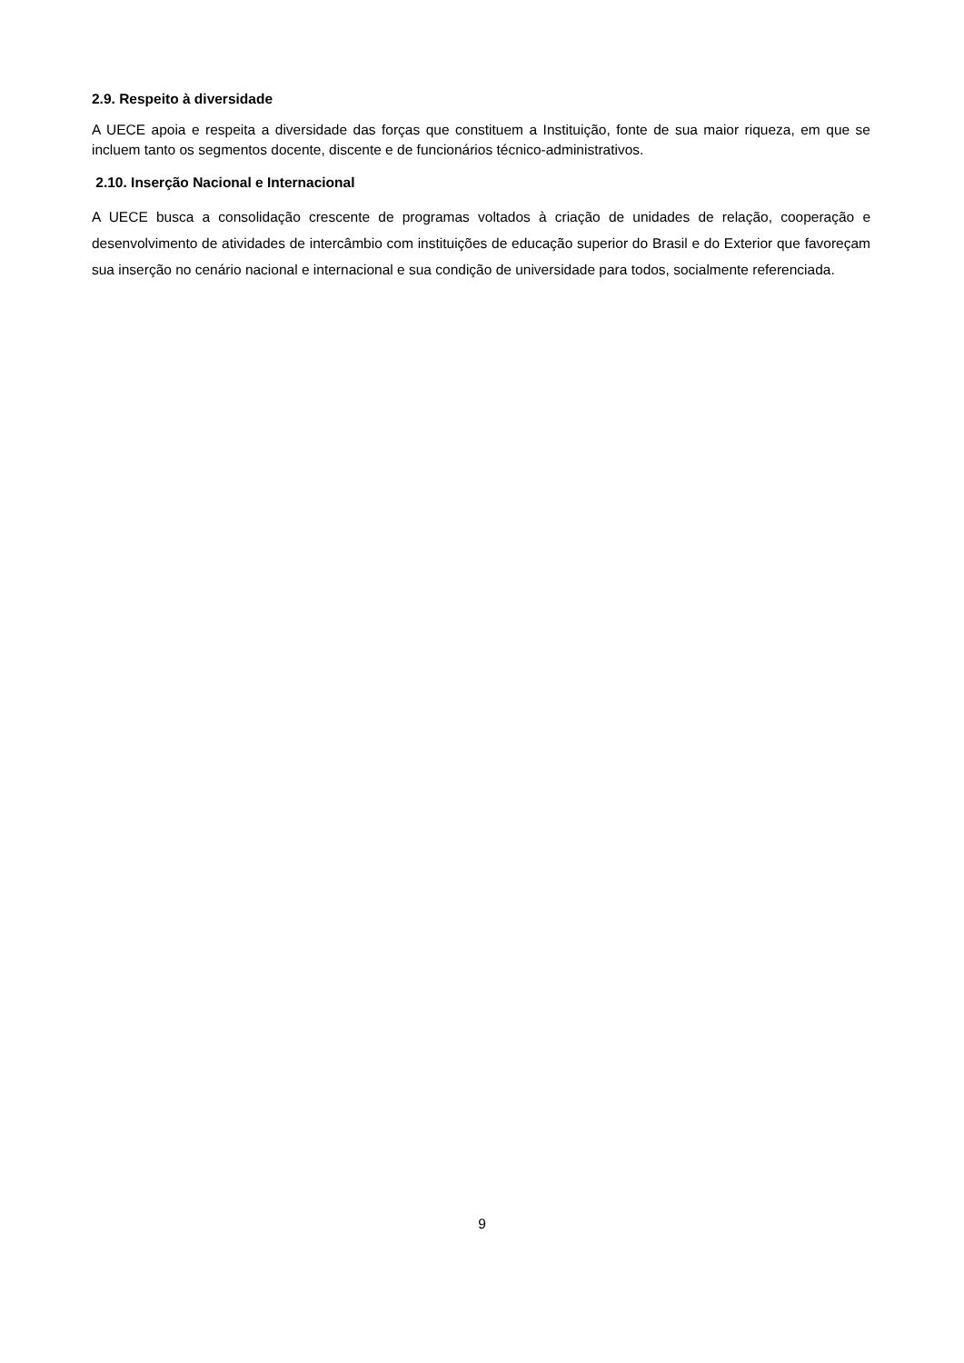2.9. Respeito à diversidade
A UECE apoia e respeita a diversidade das forças que constituem a Instituição, fonte de sua maior riqueza, em que se incluem tanto os segmentos docente, discente e de funcionários técnico-administrativos.
2.10. Inserção Nacional e Internacional
A UECE busca a consolidação crescente de programas voltados à criação de unidades de relação, cooperação e desenvolvimento de atividades de intercâmbio com instituições de educação superior do Brasil e do Exterior que favoreçam sua inserção no cenário nacional e internacional e sua condição de universidade para todos, socialmente referenciada.
9